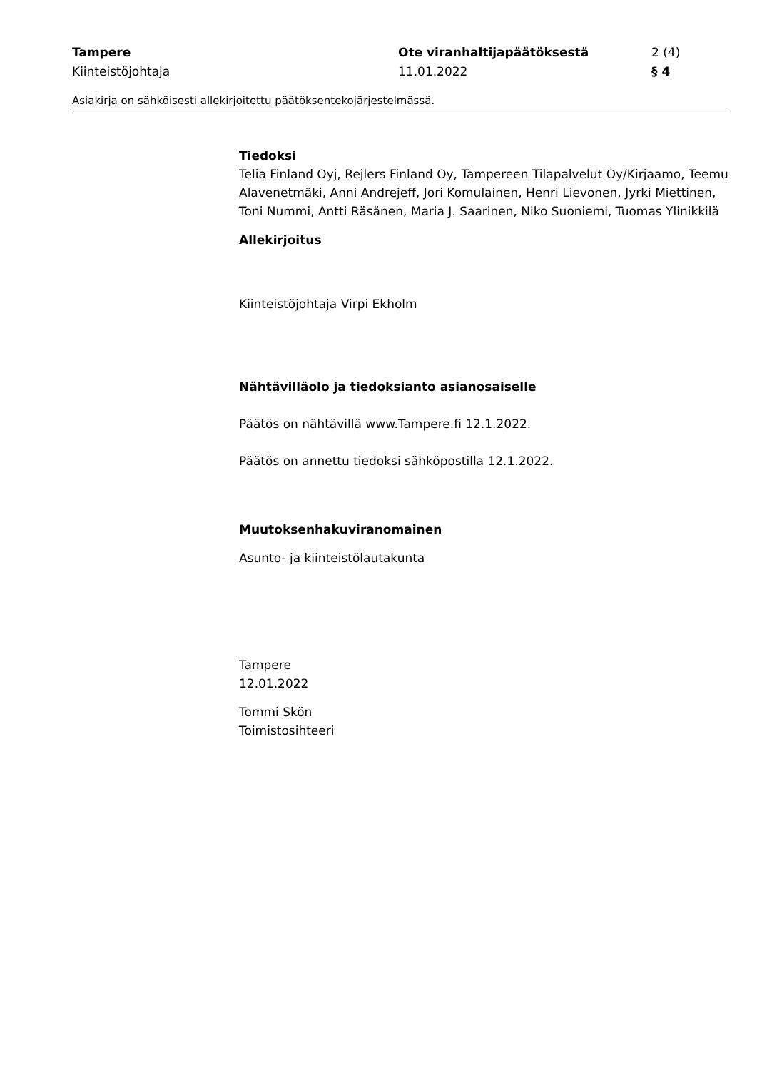Tampere Ote viranhaltijapäätöksestä 2 (4)
Kiinteistöjohtaja 11.01.2022 § 4
Asiakirja on sähköisesti allekirjoitettu päätöksentekojärjestelmässä.
Tiedoksi
Telia Finland Oyj, Rejlers Finland Oy, Tampereen Tilapalvelut Oy/Kirjaamo, Teemu Alavenetmäki, Anni Andrejeff, Jori Komulainen, Henri Lievonen, Jyrki Miettinen, Toni Nummi, Antti Räsänen, Maria J. Saarinen, Niko Suoniemi, Tuomas Ylinikkilä
Allekirjoitus
Kiinteistöjohtaja Virpi Ekholm
Nähtävilläolo ja tiedoksianto asianosaiselle
Päätös on nähtävillä www.Tampere.fi 12.1.2022.
Päätös on annettu tiedoksi sähköpostilla 12.1.2022.
Muutoksenhakuviranomainen
Asunto- ja kiinteistölautakunta
Tampere
12.01.2022
Tommi Skön
Toimistosihteeri